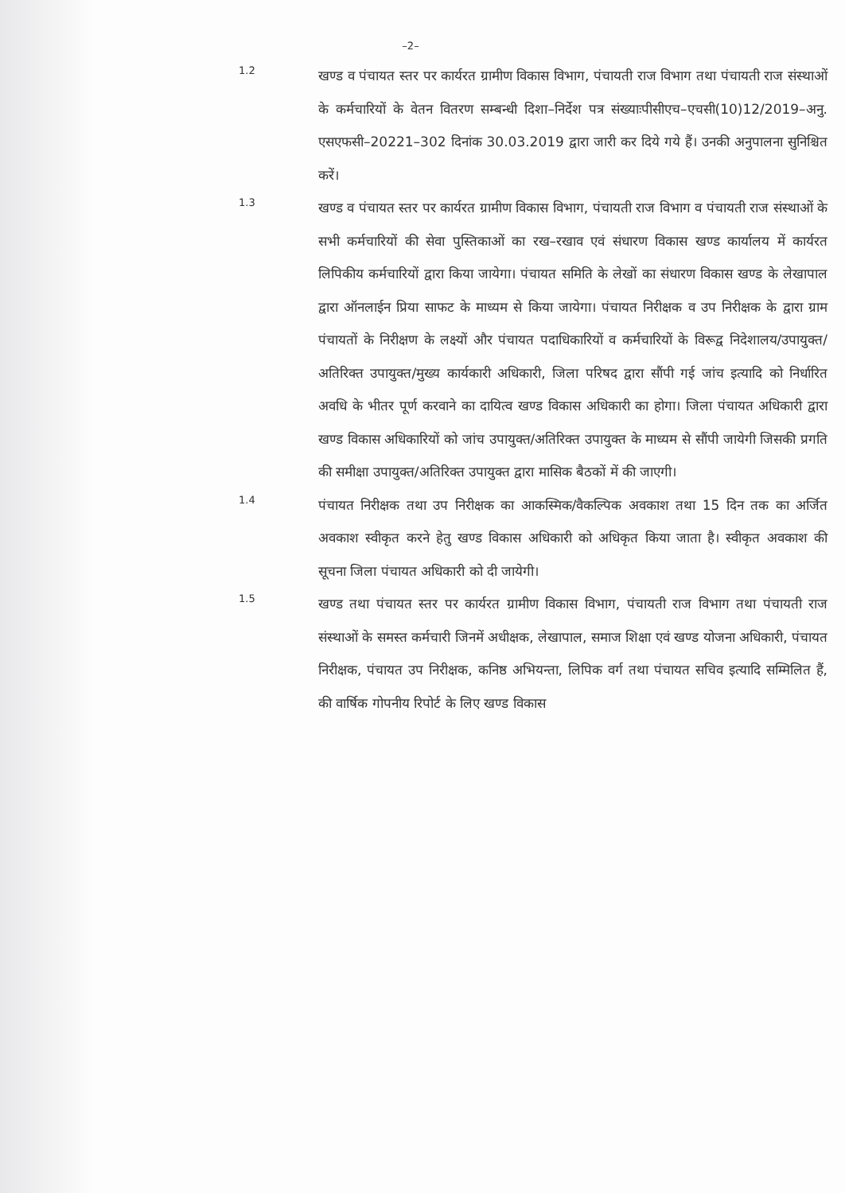–2–
1.2
खण्ड व पंचायत स्तर पर कार्यरत ग्रामीण विकास विभाग, पंचायती राज विभाग तथा पंचायती राज संस्थाओं के कर्मचारियों के वेतन वितरण सम्बन्धी दिशा–निर्देश पत्र संख्याःपीसीएच–एचसी(10)12/2019–अनु. एसएफसी–20221–302 दिनांक 30.03.2019 द्वारा जारी कर दिये गये हैं। उनकी अनुपालना सुनिश्चित करें।
1.3
खण्ड व पंचायत स्तर पर कार्यरत ग्रामीण विकास विभाग, पंचायती राज विभाग व पंचायती राज संस्थाओं के सभी कर्मचारियों की सेवा पुस्तिकाओं का रख–रखाव एवं संधारण विकास खण्ड कार्यालय में कार्यरत लिपिकीय कर्मचारियों द्वारा किया जायेगा। पंचायत समिति के लेखों का संधारण विकास खण्ड के लेखापाल द्वारा ऑनलाईन प्रिया साफट के माध्यम से किया जायेगा। पंचायत निरीक्षक व उप निरीक्षक के द्वारा ग्राम पंचायतों के निरीक्षण के लक्ष्यों और पंचायत पदाधिकारियों व कर्मचारियों के विरूद्व निदेशालय/उपायुक्त/अतिरिक्त उपायुक्त/मुख्य कार्यकारी अधिकारी, जिला परिषद द्वारा सौंपी गई जांच इत्यादि को निर्धारित अवधि के भीतर पूर्ण करवाने का दायित्व खण्ड विकास अधिकारी का होगा। जिला पंचायत अधिकारी द्वारा खण्ड विकास अधिकारियों को जांच उपायुक्त/अतिरिक्त उपायुक्त के माध्यम से सौंपी जायेगी जिसकी प्रगति की समीक्षा उपायुक्त/अतिरिक्त उपायुक्त द्वारा मासिक बैठकों में की जाएगी।
1.4
पंचायत निरीक्षक तथा उप निरीक्षक का आकस्मिक/वैकल्पिक अवकाश तथा 15 दिन तक का अर्जित अवकाश स्वीकृत करने हेतु खण्ड विकास अधिकारी को अधिकृत किया जाता है। स्वीकृत अवकाश की सूचना जिला पंचायत अधिकारी को दी जायेगी।
1.5
खण्ड तथा पंचायत स्तर पर कार्यरत ग्रामीण विकास विभाग, पंचायती राज विभाग तथा पंचायती राज संस्थाओं के समस्त कर्मचारी जिनमें अधीक्षक, लेखापाल, समाज शिक्षा एवं खण्ड योजना अधिकारी, पंचायत निरीक्षक, पंचायत उप निरीक्षक, कनिष्ठ अभियन्ता, लिपिक वर्ग तथा पंचायत सचिव इत्यादि सम्मिलित हैं, की वार्षिक गोपनीय रिपोर्ट के लिए खण्ड विकास